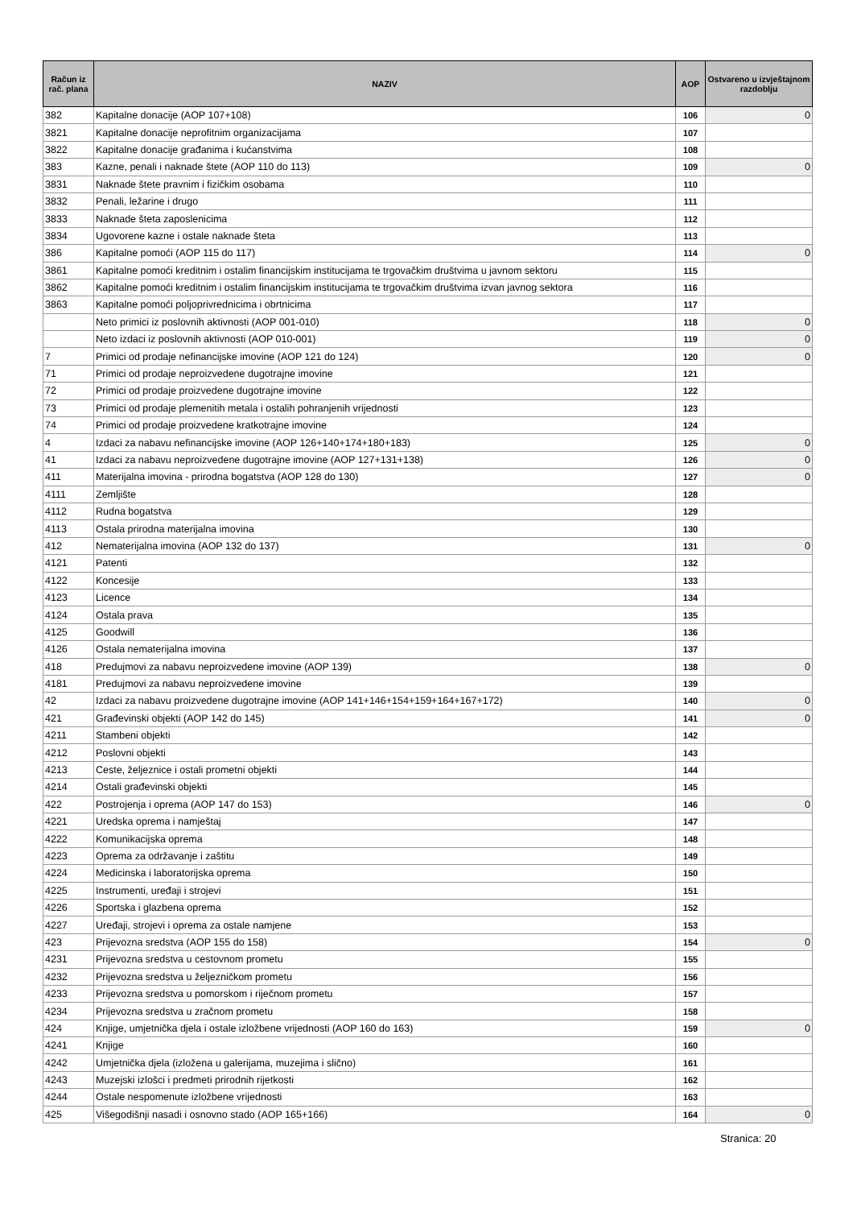| Račun iz rač. plana | NAZIV | AOP | Ostvareno u izvještajnom razdoblju |
| --- | --- | --- | --- |
| 382 | Kapitalne donacije (AOP 107+108) | 106 | 0 |
| 3821 | Kapitalne donacije neprofitnim organizacijama | 107 | |
| 3822 | Kapitalne donacije građanima i kućanstvima | 108 | |
| 383 | Kazne, penali i naknade štete (AOP 110 do 113) | 109 | 0 |
| 3831 | Naknade štete pravnim i fizičkim osobama | 110 | |
| 3832 | Penali, ležarine i drugo | 111 | |
| 3833 | Naknade šteta zaposlenicima | 112 | |
| 3834 | Ugovorene kazne i ostale naknade šteta | 113 | |
| 386 | Kapitalne pomoći (AOP 115 do 117) | 114 | 0 |
| 3861 | Kapitalne pomoći kreditnim i ostalim financijskim institucijama te trgovačkim društvima u javnom sektoru | 115 | |
| 3862 | Kapitalne pomoći kreditnim i ostalim financijskim institucijama te trgovačkim društvima izvan javnog sektora | 116 | |
| 3863 | Kapitalne pomoći poljoprivrednicima i obrtnicima | 117 | |
| | Neto primici iz poslovnih aktivnosti (AOP 001-010) | 118 | 0 |
| | Neto izdaci iz poslovnih aktivnosti (AOP 010-001) | 119 | 0 |
| 7 | Primici od prodaje nefinancijske imovine (AOP 121 do 124) | 120 | 0 |
| 71 | Primici od prodaje neproizvedene dugotrajne imovine | 121 | |
| 72 | Primici od prodaje proizvedene dugotrajne imovine | 122 | |
| 73 | Primici od prodaje plemenitih metala i ostalih pohranjenih vrijednosti | 123 | |
| 74 | Primici od prodaje proizvedene kratkotrajne imovine | 124 | |
| 4 | Izdaci za nabavu nefinancijske imovine (AOP 126+140+174+180+183) | 125 | 0 |
| 41 | Izdaci za nabavu neproizvedene dugotrajne imovine (AOP 127+131+138) | 126 | 0 |
| 411 | Materijalna imovina - prirodna bogatstva (AOP 128 do 130) | 127 | 0 |
| 4111 | Zemljište | 128 | |
| 4112 | Rudna bogatstva | 129 | |
| 4113 | Ostala prirodna materijalna imovina | 130 | |
| 412 | Nematerijalna imovina (AOP 132 do 137) | 131 | 0 |
| 4121 | Patenti | 132 | |
| 4122 | Koncesije | 133 | |
| 4123 | Licence | 134 | |
| 4124 | Ostala prava | 135 | |
| 4125 | Goodwill | 136 | |
| 4126 | Ostala nematerijalna imovina | 137 | |
| 418 | Predujmovi za nabavu neproizvedene imovine (AOP 139) | 138 | 0 |
| 4181 | Predujmovi za nabavu neproizvedene imovine | 139 | |
| 42 | Izdaci za nabavu proizvedene dugotrajne imovine (AOP 141+146+154+159+164+167+172) | 140 | 0 |
| 421 | Građevinski objekti (AOP 142 do 145) | 141 | 0 |
| 4211 | Stambeni objekti | 142 | |
| 4212 | Poslovni objekti | 143 | |
| 4213 | Ceste, željeznice i ostali prometni objekti | 144 | |
| 4214 | Ostali građevinski objekti | 145 | |
| 422 | Postrojenja i oprema (AOP 147 do 153) | 146 | 0 |
| 4221 | Uredska oprema i namještaj | 147 | |
| 4222 | Komunikacijska oprema | 148 | |
| 4223 | Oprema za održavanje i zaštitu | 149 | |
| 4224 | Medicinska i laboratorijska oprema | 150 | |
| 4225 | Instrumenti, uređaji i strojevi | 151 | |
| 4226 | Sportska i glazbena oprema | 152 | |
| 4227 | Uređaji, strojevi i oprema za ostale namjene | 153 | |
| 423 | Prijevozna sredstva (AOP 155 do 158) | 154 | 0 |
| 4231 | Prijevozna sredstva u cestovnom prometu | 155 | |
| 4232 | Prijevozna sredstva u željezničkom prometu | 156 | |
| 4233 | Prijevozna sredstva u pomorskom i riječnom prometu | 157 | |
| 4234 | Prijevozna sredstva u zračnom prometu | 158 | |
| 424 | Knjige, umjetnička djela i ostale izložbene vrijednosti (AOP 160 do 163) | 159 | 0 |
| 4241 | Knjige | 160 | |
| 4242 | Umjetnička djela (izložena u galerijama, muzejima i slično) | 161 | |
| 4243 | Muzejski izlošci i predmeti prirodnih rijetkosti | 162 | |
| 4244 | Ostale nespomenute izložbene vrijednosti | 163 | |
| 425 | Višegodišnji nasadi i osnovno stado (AOP 165+166) | 164 | 0 |
Stranica: 20